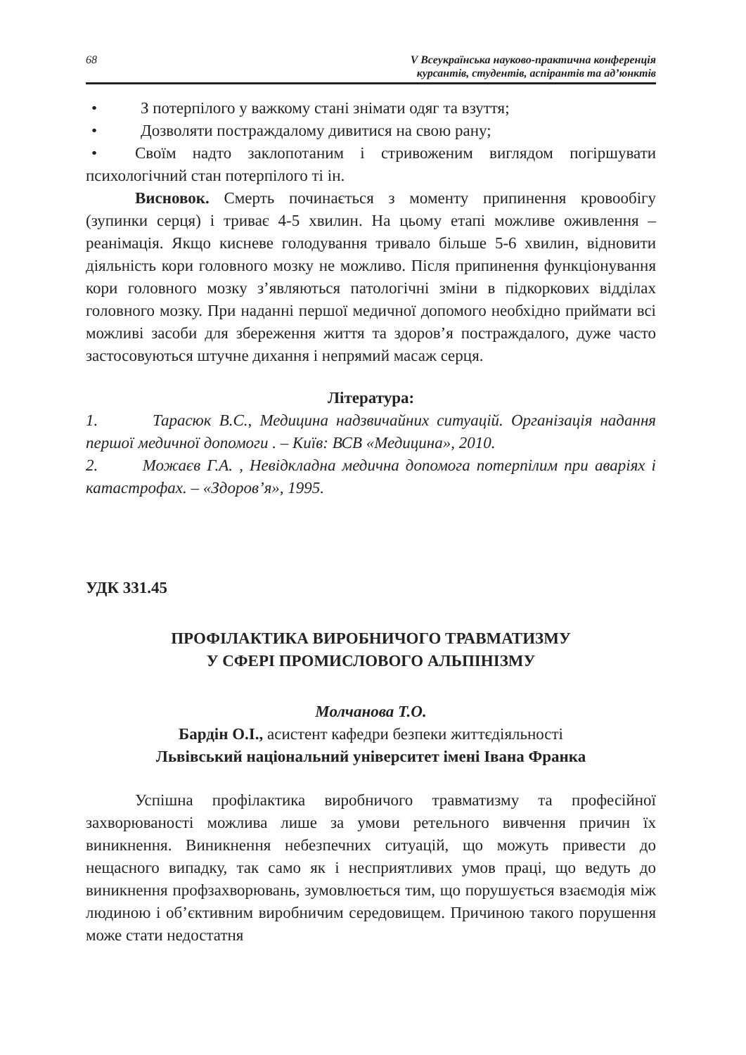68 V Всеукраїнська науково-практична конференція
курсантів, студентів, аспірантів та ад’юнктів
• З потерпілого у важкому стані знімати одяг та взуття;
• Дозволяти постраждалому дивитися на свою рану;
• Своїм надто заклопотаним і стривоженим виглядом погіршувати психологічний стан потерпілого ті ін.
Висновок. Смерть починається з моменту припинення кровообігу (зупинки серця) і триває 4-5 хвилин. На цьому етапі можливе оживлення – реанімація. Якщо кисневе голодування тривало більше 5-6 хвилин, відновити діяльність кори головного мозку не можливо. Після припинення функціонування кори головного мозку з’являються патологічні зміни в підкоркових відділах головного мозку. При наданні першої медичної допомого необхідно приймати всі можливі засоби для збереження життя та здоров’я постраждалого, дуже часто застосовуються штучне дихання і непрямий масаж серця.
Література:
1. Тарасюк В.С., Медицина надзвичайних ситуацій. Організація надання першої медичної допомоги . – Київ: ВСВ «Медицина», 2010.
2. Можаєв Г.А. , Невідкладна медична допомога потерпілим при аваріях і катастрофах. – «Здоров’я», 1995.
УДК 331.45
ПРОФІЛАКТИКА ВИРОБНИЧОГО ТРАВМАТИЗМУ
У СФЕРІ ПРОМИСЛОВОГО АЛЬПІНІЗМУ
Молчанова Т.О.
Бардін О.І., асистент кафедри безпеки життєдіяльності
Львівський національний університет імені Івана Франка
Успішна профілактика виробничого травматизму та професійної захворюваності можлива лише за умови ретельного вивчення причин їх виникнення. Виникнення небезпечних ситуацій, що можуть привести до нещасного випадку, так само як і несприятливих умов праці, що ведуть до виникнення профзахворювань, зумовлюється тим, що порушується взаємодія між людиною і об’єктивним виробничим середовищем. Причиною такого порушення може стати недостатня